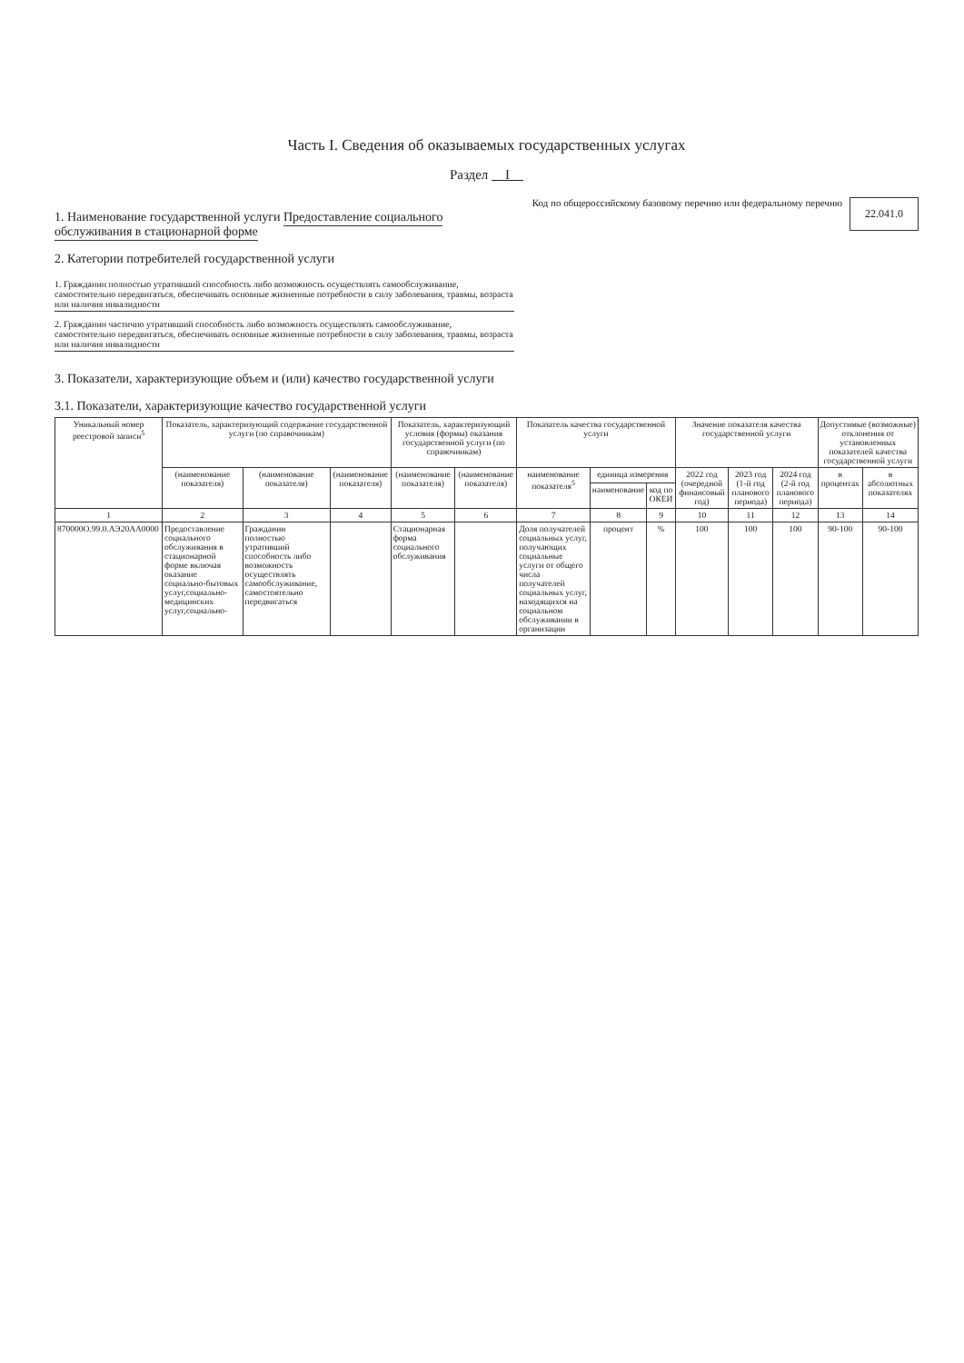Часть I. Сведения об оказываемых государственных услугах
Раздел I
1. Наименование государственной услуги Предоставление социального обслуживания в стационарной форме
2. Категории потребителей государственной услуги
1. Гражданин полностью утративший способность либо возможность осуществлять самообслуживание, самостоятельно передвигаться, обеспечивать основные жизненные потребности в силу заболевания, травмы, возраста или наличия инвалидности
2. Гражданин частично утративший способность либо возможность осуществлять самообслуживание, самостоятельно передвигаться, обеспечивать основные жизненные потребности в силу заболевания, травмы, возраста или наличия инвалидности
Код по общероссийскому базовому перечню или федеральному перечню
22.041.0
3. Показатели, характеризующие объем и (или) качество государственной услуги
3.1. Показатели, характеризующие качество государственной услуги
| Уникальный номер реестровой записи<sup>5</sup> | Показатель, характеризующий содержание государственной услуги (по справочникам) | | | Показатель, характеризующий условия (формы) оказания государственной услуги (по справочникам) | | Показатель качества государственной услуги | | | Значение показателя качества государственной услуги | | | Допустимые (возможные) отклонения от установленных показателей качества государственной услуги | |
| --- | --- | --- | --- | --- | --- | --- | --- | --- | --- | --- | --- | --- | --- |
| | (наименование показателя) | (наименование показателя) | (наименование показателя) | (наименование показателя) | (наименование показателя) | наименование показателя<sup>5</sup> | единица измерения | | 2022 год (очередной финансовый год) | 2023 год (1-й год планового периода) | 2024 год (2-й год планового периода) | в процентах | в абсолютных показателях |
| | | | | | | | наименование | код по ОКЕИ | | | | | |
| 1 | 2 | 3 | 4 | 5 | 6 | 7 | 8 | 9 | 10 | 11 | 12 | 13 | 14 |
| 870000О.99.0.АЭ20АА0000 | Предоставление социального обслуживания в стационарной форме включая оказание социально-бытовых услуг,социально-медицинских услуг,социально- | Гражданин полностью утративший способность либо возможность осуществлять самообслуживание, самостоятельно передвигаться | | Стационарная форма социального обслуживания | | Доля получателей социальных услуг, получающих социальные услуги от общего числа получателей социальных услуг, находящихся на социальном обслуживании в организации | процент | % | 100 | 100 | 100 | 90-100 | 90-100 |